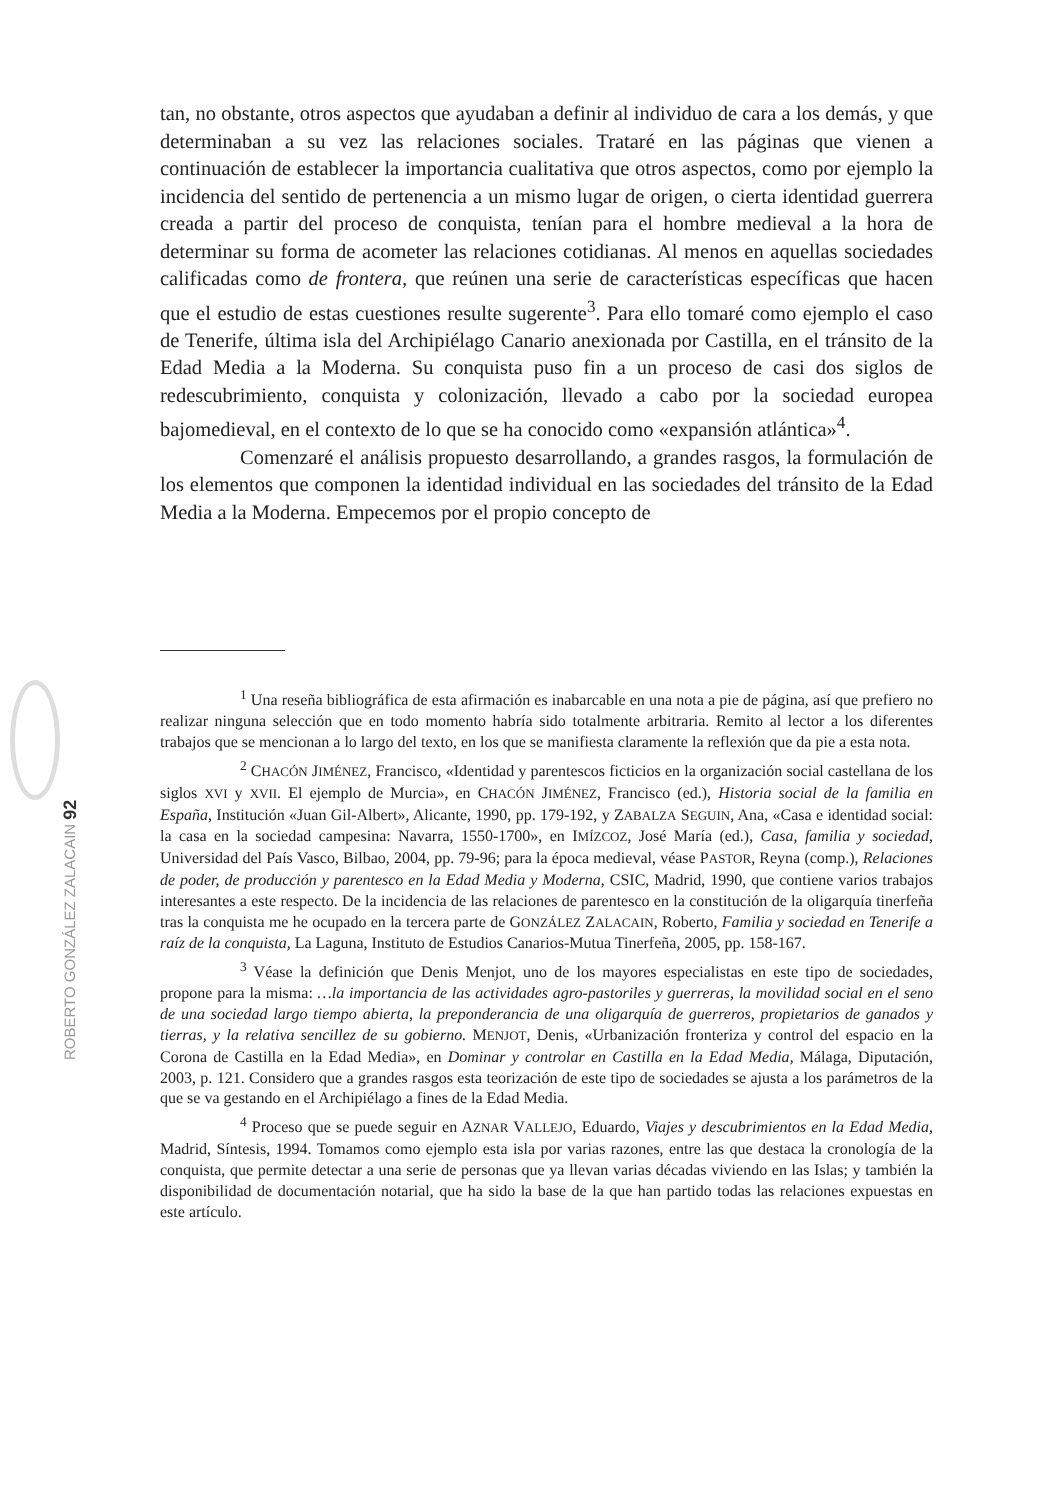tan, no obstante, otros aspectos que ayudaban a definir al individuo de cara a los demás, y que determinaban a su vez las relaciones sociales. Trataré en las páginas que vienen a continuación de establecer la importancia cualitativa que otros aspectos, como por ejemplo la incidencia del sentido de pertenencia a un mismo lugar de origen, o cierta identidad guerrera creada a partir del proceso de conquista, tenían para el hombre medieval a la hora de determinar su forma de acometer las relaciones cotidianas. Al menos en aquellas sociedades calificadas como de frontera, que reúnen una serie de características específicas que hacen que el estudio de estas cuestiones resulte sugerente<sup>3</sup>. Para ello tomaré como ejemplo el caso de Tenerife, última isla del Archipiélago Canario anexionada por Castilla, en el tránsito de la Edad Media a la Moderna. Su conquista puso fin a un proceso de casi dos siglos de redescubrimiento, conquista y colonización, llevado a cabo por la sociedad europea bajomedieval, en el contexto de lo que se ha conocido como «expansión atlántica»<sup>4</sup>.
Comenzaré el análisis propuesto desarrollando, a grandes rasgos, la formulación de los elementos que componen la identidad individual en las sociedades del tránsito de la Edad Media a la Moderna. Empecemos por el propio concepto de
<sup>1</sup> Una reseña bibliográfica de esta afirmación es inabarcable en una nota a pie de página, así que prefiero no realizar ninguna selección que en todo momento habría sido totalmente arbitraria. Remito al lector a los diferentes trabajos que se mencionan a lo largo del texto, en los que se manifiesta claramente la reflexión que da pie a esta nota.
<sup>2</sup> CHACÓN JIMÉNEZ, Francisco, «Identidad y parentescos ficticios en la organización social castellana de los siglos XVI y XVII. El ejemplo de Murcia», en CHACÓN JIMÉNEZ, Francisco (ed.), Historia social de la familia en España, Institución «Juan Gil-Albert», Alicante, 1990, pp. 179-192, y ZABALZA SEGUIN, Ana, «Casa e identidad social: la casa en la sociedad campesina: Navarra, 1550-1700», en IMÍZCOZ, José María (ed.), Casa, familia y sociedad, Universidad del País Vasco, Bilbao, 2004, pp. 79-96; para la época medieval, véase PASTOR, Reyna (comp.), Relaciones de poder, de producción y parentesco en la Edad Media y Moderna, CSIC, Madrid, 1990, que contiene varios trabajos interesantes a este respecto. De la incidencia de las relaciones de parentesco en la constitución de la oligarquía tinerfeña tras la conquista me he ocupado en la tercera parte de GONZÁLEZ ZALACAIN, Roberto, Familia y sociedad en Tenerife a raíz de la conquista, La Laguna, Instituto de Estudios Canarios-Mutua Tinerfeña, 2005, pp. 158-167.
<sup>3</sup> Véase la definición que Denis Menjot, uno de los mayores especialistas en este tipo de sociedades, propone para la misma: …la importancia de las actividades agro-pastoriles y guerreras, la movilidad social en el seno de una sociedad largo tiempo abierta, la preponderancia de una oligarquía de guerreros, propietarios de ganados y tierras, y la relativa sencillez de su gobierno. MENJOT, Denis, «Urbanización fronteriza y control del espacio en la Corona de Castilla en la Edad Media», en Dominar y controlar en Castilla en la Edad Media, Málaga, Diputación, 2003, p. 121. Considero que a grandes rasgos esta teorización de este tipo de sociedades se ajusta a los parámetros de la que se va gestando en el Archipiélago a fines de la Edad Media.
<sup>4</sup> Proceso que se puede seguir en AZNAR VALLEJO, Eduardo, Viajes y descubrimientos en la Edad Media, Madrid, Síntesis, 1994. Tomamos como ejemplo esta isla por varias razones, entre las que destaca la cronología de la conquista, que permite detectar a una serie de personas que ya llevan varias décadas viviendo en las Islas; y también la disponibilidad de documentación notarial, que ha sido la base de la que han partido todas las relaciones expuestas en este artículo.
ROBERTO GONZÁLEZ ZALACAIN 92